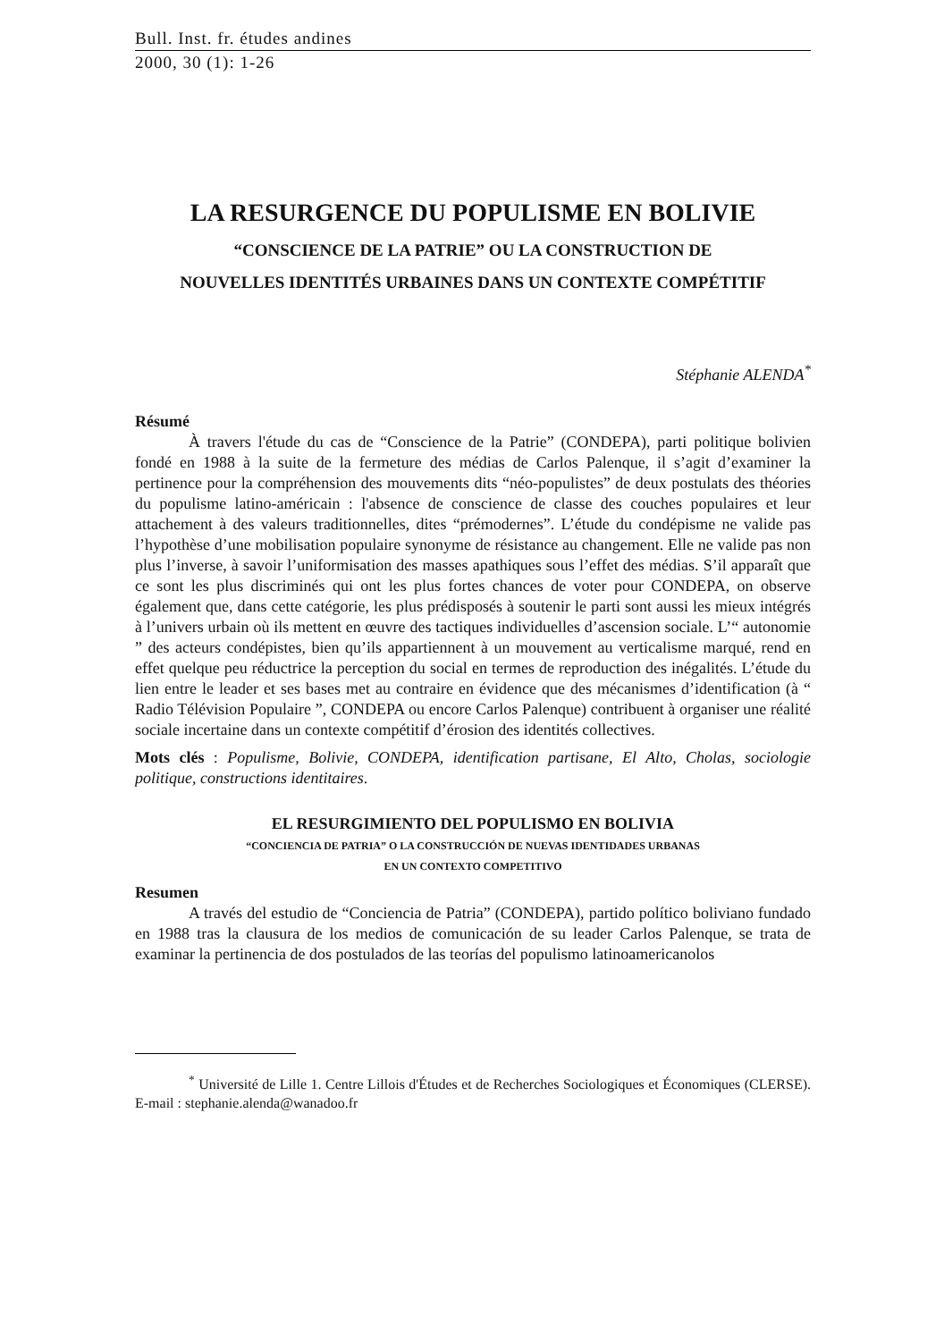Bull. Inst. fr. études andines
2000, 30 (1): 1-26
LA RESURGENCE DU POPULISME EN BOLIVIE
“CONSCIENCE DE LA PATRIE” OU LA CONSTRUCTION DE
NOUVELLES IDENTITÉS URBAINES DANS UN CONTEXTE COMPÉTITIF
Stéphanie ALENDA<sup>*</sup>
Résumé
À travers l'étude du cas de “Conscience de la Patrie” (CONDEPA), parti politique bolivien fondé en 1988 à la suite de la fermeture des médias de Carlos Palenque, il s’agit d’examiner la pertinence pour la compréhension des mouvements dits “néo-populistes” de deux postulats des théories du populisme latino-américain : l'absence de conscience de classe des couches populaires et leur attachement à des valeurs traditionnelles, dites “prémodernes”. L’étude du condépisme ne valide pas l’hypothèse d’une mobilisation populaire synonyme de résistance au changement. Elle ne valide pas non plus l’inverse, à savoir l’uniformisation des masses apathiques sous l’effet des médias. S’il apparaît que ce sont les plus discriminés qui ont les plus fortes chances de voter pour CONDEPA, on observe également que, dans cette catégorie, les plus prédisposés à soutenir le parti sont aussi les mieux intégrés à l’univers urbain où ils mettent en œuvre des tactiques individuelles d’ascension sociale. L’“ autonomie ” des acteurs condépistes, bien qu’ils appartiennent à un mouvement au verticalisme marqué, rend en effet quelque peu réductrice la perception du social en termes de reproduction des inégalités. L’étude du lien entre le leader et ses bases met au contraire en évidence que des mécanismes d’identification (à “ Radio Télévision Populaire ”, CONDEPA ou encore Carlos Palenque) contribuent à organiser une réalité sociale incertaine dans un contexte compétitif d’érosion des identités collectives.
Mots clés : Populisme, Bolivie, CONDEPA, identification partisane, El Alto, Cholas, sociologie politique, constructions identitaires.
EL RESURGIMIENTO DEL POPULISMO EN BOLIVIA
“CONCIENCIA DE PATRIA” O LA CONSTRUCCIÓN DE NUEVAS IDENTIDADES URBANAS
EN UN CONTEXTO COMPETITIVO
Resumen
A través del estudio de “Conciencia de Patria” (CONDEPA), partido político boliviano fundado en 1988 tras la clausura de los medios de comunicación de su leader Carlos Palenque, se trata de examinar la pertinencia de dos postulados de las teorías del populismo latinoamericanolos
<sup>*</sup> Université de Lille 1. Centre Lillois d'Études et de Recherches Sociologiques et Économiques (CLERSE). E-mail : stephanie.alenda@wanadoo.fr